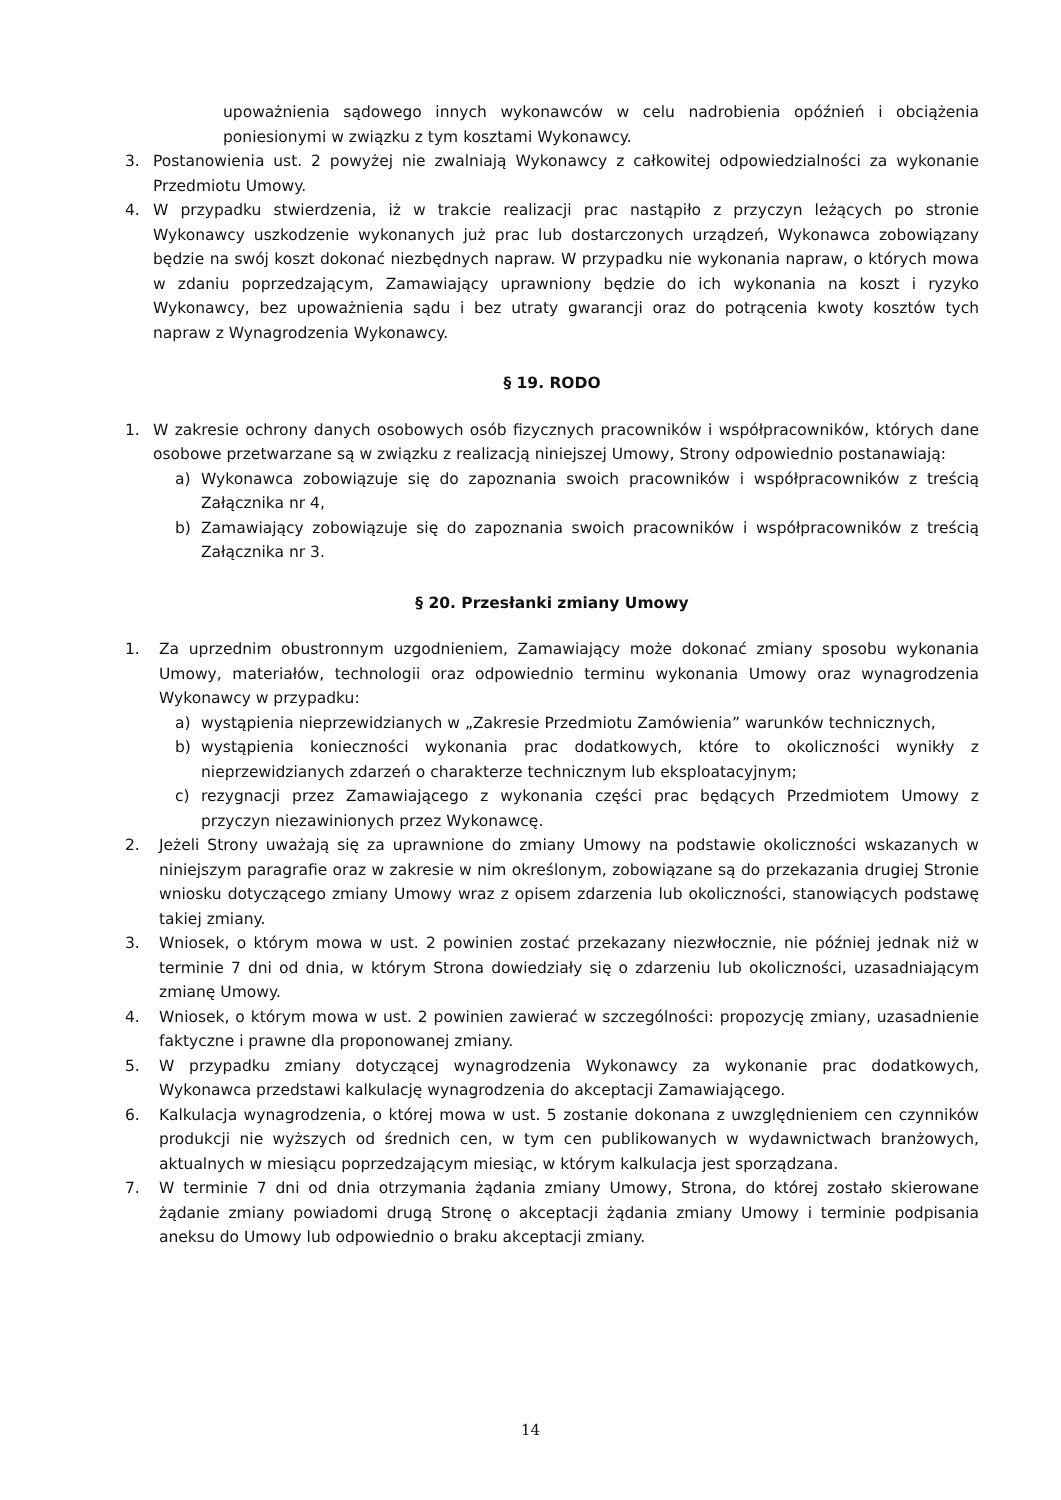upoważnienia sądowego innych wykonawców w celu nadrobienia opóźnień i obciążenia poniesionymi w związku z tym kosztami Wykonawcy.
3. Postanowienia ust. 2 powyżej nie zwalniają Wykonawcy z całkowitej odpowiedzialności za wykonanie Przedmiotu Umowy.
4. W przypadku stwierdzenia, iż w trakcie realizacji prac nastąpiło z przyczyn leżących po stronie Wykonawcy uszkodzenie wykonanych już prac lub dostarczonych urządzeń, Wykonawca zobowiązany będzie na swój koszt dokonać niezbędnych napraw. W przypadku nie wykonania napraw, o których mowa w zdaniu poprzedzającym, Zamawiający uprawniony będzie do ich wykonania na koszt i ryzyko Wykonawcy, bez upoważnienia sądu i bez utraty gwarancji oraz do potrącenia kwoty kosztów tych napraw z Wynagrodzenia Wykonawcy.
§ 19. RODO
1. W zakresie ochrony danych osobowych osób fizycznych pracowników i współpracowników, których dane osobowe przetwarzane są w związku z realizacją niniejszej Umowy, Strony odpowiednio postanawiają:
a) Wykonawca zobowiązuje się do zapoznania swoich pracowników i współpracowników z treścią Załącznika nr 4,
b) Zamawiający zobowiązuje się do zapoznania swoich pracowników i współpracowników z treścią Załącznika nr 3.
§ 20. Przesłanki zmiany Umowy
1. Za uprzednim obustronnym uzgodnieniem, Zamawiający może dokonać zmiany sposobu wykonania Umowy, materiałów, technologii oraz odpowiednio terminu wykonania Umowy oraz wynagrodzenia Wykonawcy w przypadku:
a) wystąpienia nieprzewidzianych w „Zakresie Przedmiotu Zamówienia” warunków technicznych,
b) wystąpienia konieczności wykonania prac dodatkowych, które to okoliczności wynikły z nieprzewidzianych zdarzeń o charakterze technicznym lub eksploatacyjnym;
c) rezygnacji przez Zamawiającego z wykonania części prac będących Przedmiotem Umowy z przyczyn niezawinionych przez Wykonawcę.
2. Jeżeli Strony uważają się za uprawnione do zmiany Umowy na podstawie okoliczności wskazanych w niniejszym paragrafie oraz w zakresie w nim określonym, zobowiązane są do przekazania drugiej Stronie wniosku dotyczącego zmiany Umowy wraz z opisem zdarzenia lub okoliczności, stanowiących podstawę takiej zmiany.
3. Wniosek, o którym mowa w ust. 2 powinien zostać przekazany niezwłocznie, nie później jednak niż w terminie 7 dni od dnia, w którym Strona dowiedziały się o zdarzeniu lub okoliczności, uzasadniającym zmianę Umowy.
4. Wniosek, o którym mowa w ust. 2 powinien zawierać w szczególności: propozycję zmiany, uzasadnienie faktyczne i prawne dla proponowanej zmiany.
5. W przypadku zmiany dotyczącej wynagrodzenia Wykonawcy za wykonanie prac dodatkowych, Wykonawca przedstawi kalkulację wynagrodzenia do akceptacji Zamawiającego.
6. Kalkulacja wynagrodzenia, o której mowa w ust. 5 zostanie dokonana z uwzględnieniem cen czynników produkcji nie wyższych od średnich cen, w tym cen publikowanych w wydawnictwach branżowych, aktualnych w miesiącu poprzedzającym miesiąc, w którym kalkulacja jest sporządzana.
7. W terminie 7 dni od dnia otrzymania żądania zmiany Umowy, Strona, do której zostało skierowane żądanie zmiany powiadomi drugą Stronę o akceptacji żądania zmiany Umowy i terminie podpisania aneksu do Umowy lub odpowiednio o braku akceptacji zmiany.
14